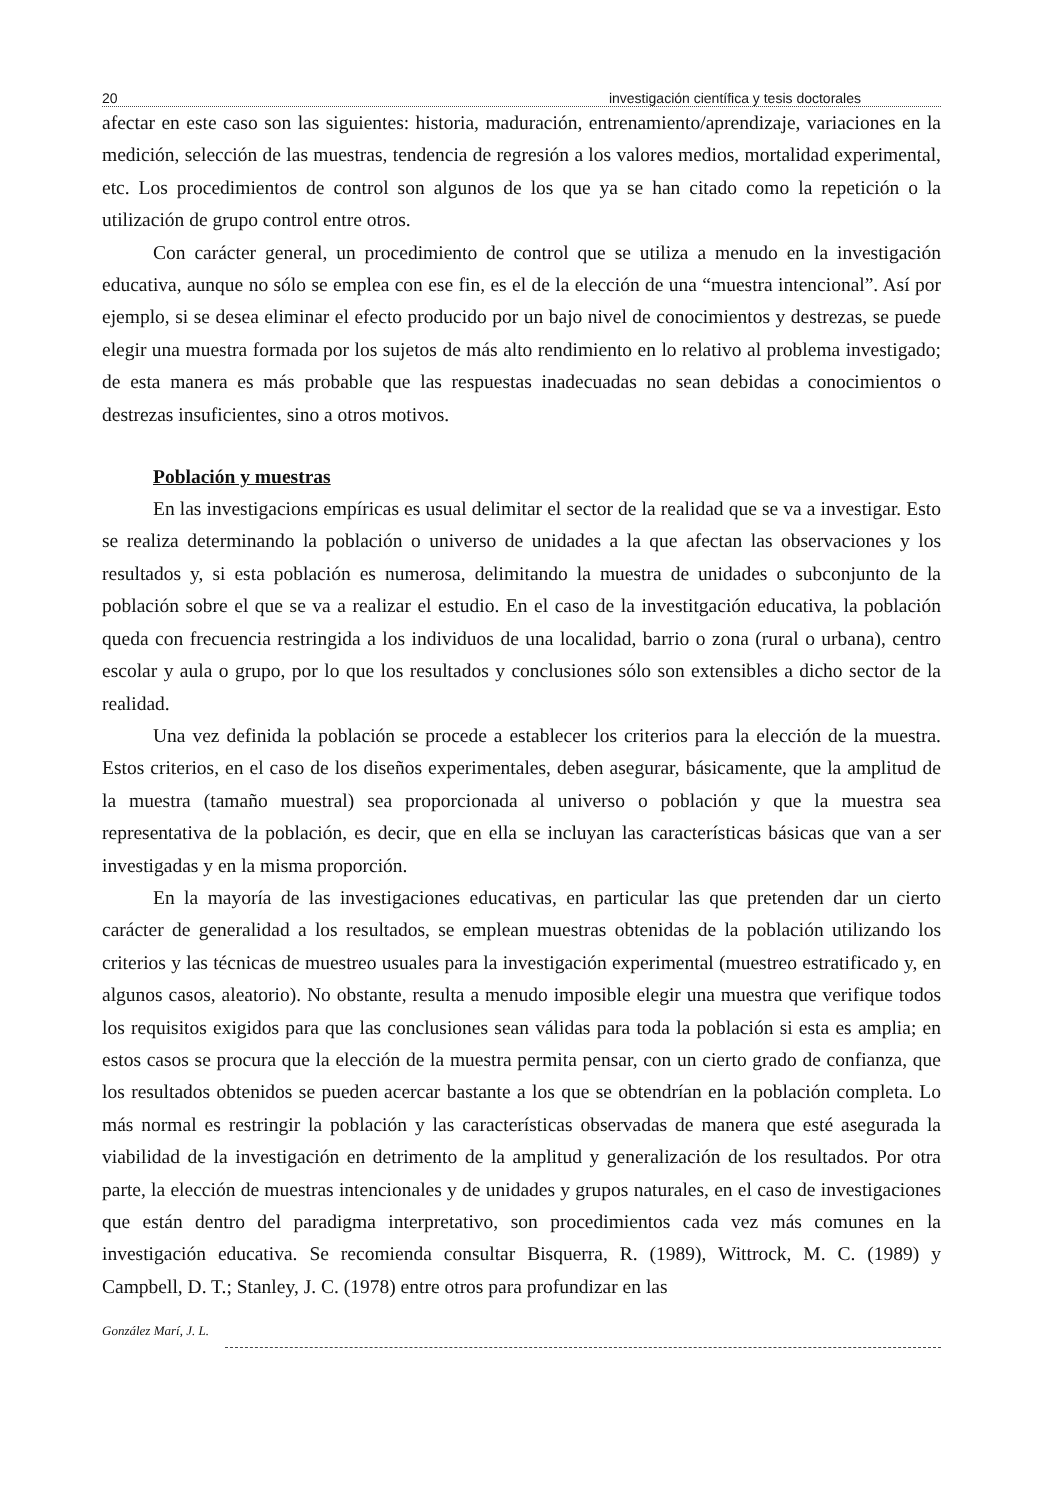20 investigación científica y tesis doctorales
afectar en este caso son las siguientes: historia, maduración, entrenamiento/aprendizaje, variaciones en la medición, selección de las muestras, tendencia de regresión a los valores medios, mortalidad experimental, etc. Los procedimientos de control son algunos de los que ya se han citado como la repetición o la utilización de grupo control entre otros.
Con carácter general, un procedimiento de control que se utiliza a menudo en la investigación educativa, aunque no sólo se emplea con ese fin, es el de la elección de una “muestra intencional”. Así por ejemplo, si se desea eliminar el efecto producido por un bajo nivel de conocimientos y destrezas, se puede elegir una muestra formada por los sujetos de más alto rendimiento en lo relativo al problema investigado; de esta manera es más probable que las respuestas inadecuadas no sean debidas a conocimientos o destrezas insuficientes, sino a otros motivos.
Población y muestras
En las investigacions empíricas es usual delimitar el sector de la realidad que se va a investigar. Esto se realiza determinando la población o universo de unidades a la que afectan las observaciones y los resultados y, si esta población es numerosa, delimitando la muestra de unidades o subconjunto de la población sobre el que se va a realizar el estudio. En el caso de la investitgación educativa, la población queda con frecuencia restringida a los individuos de una localidad, barrio o zona (rural o urbana), centro escolar y aula o grupo, por lo que los resultados y conclusiones sólo son extensibles a dicho sector de la realidad.
Una vez definida la población se procede a establecer los criterios para la elección de la muestra. Estos criterios, en el caso de los diseños experimentales, deben asegurar, básicamente, que la amplitud de la muestra (tamaño muestral) sea proporcionada al universo o población y que la muestra sea representativa de la población, es decir, que en ella se incluyan las características básicas que van a ser investigadas y en la misma proporción.
En la mayoría de las investigaciones educativas, en particular las que pretenden dar un cierto carácter de generalidad a los resultados, se emplean muestras obtenidas de la población utilizando los criterios y las técnicas de muestreo usuales para la investigación experimental (muestreo estratificado y, en algunos casos, aleatorio). No obstante, resulta a menudo imposible elegir una muestra que verifique todos los requisitos exigidos para que las conclusiones sean válidas para toda la población si esta es amplia; en estos casos se procura que la elección de la muestra permita pensar, con un cierto grado de confianza, que los resultados obtenidos se pueden acercar bastante a los que se obtendrían en la población completa. Lo más normal es restringir la población y las características observadas de manera que esté asegurada la viabilidad de la investigación en detrimento de la amplitud y generalización de los resultados. Por otra parte, la elección de muestras intencionales y de unidades y grupos naturales, en el caso de investigaciones que están dentro del paradigma interpretativo, son procedimientos cada vez más comunes en la investigación educativa. Se recomienda consultar Bisquerra, R. (1989), Wittrock, M. C. (1989) y Campbell, D. T.; Stanley, J. C. (1978) entre otros para profundizar en las
González Marí, J. L.